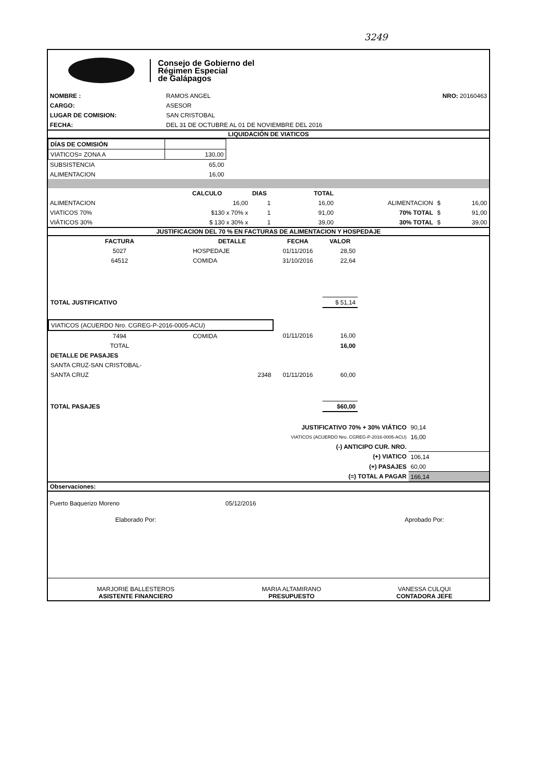3249
Consejo de Gobierno del
Régimen Especial
de Galápagos
| NOMBRE : | RAMOS ANGEL | NRO: 20160463 |
| CARGO: | ASESOR | |
| LUGAR DE COMISION: | SAN CRISTOBAL | |
| FECHA: | DEL 31 DE OCTUBRE AL 01 DE NOVIEMBRE DEL 2016 | |
LIQUIDACIÓN DE VIATICOS
| DÍAS DE COMISIÓN | |
| VIATICOS= ZONA A | 130,00 |
| SUBSISTENCIA | 65,00 |
| ALIMENTACION | 16,00 |
| | CALCULO | DIAS | TOTAL | | | |
| --- | --- | --- | --- | --- | --- | --- |
| ALIMENTACION | 16,00 | 1 | 16,00 | ALIMENTACION | $ | 16,00 |
| VIATICOS 70% | $130 x 70% x | 1 | 91,00 | 70% TOTAL | $ | 91,00 |
| VIÁTICOS 30% | $ 130 x 30% x | 1 | 39,00 | 30% TOTAL | $ | 39,00 |
JUSTIFICACION DEL 70 % EN FACTURAS DE ALIMENTACION Y HOSPEDAJE
| FACTURA | DETALLE | FECHA | VALOR | |
| --- | --- | --- | --- | --- |
| 5027 | HOSPEDAJE | 01/11/2016 | 28,50 | |
| 64512 | COMIDA | 31/10/2016 | 22,64 | |
| TOTAL JUSTIFICATIVO | | | $ 51,14 | |
| VIATICOS (ACUERDO Nro. CGREG-P-2016-0005-ACU) | | | | |
| 7494 | COMIDA | 01/11/2016 | 16,00 | |
| TOTAL | | | 16,00 | |
| DETALLE DE PASAJES | | | | |
| SANTA CRUZ-SAN CRISTOBAL- | | | | |
| SANTA CRUZ | 2348 | 01/11/2016 | 60,00 | |
| TOTAL PASAJES | | | $60,00 | |
| JUSTIFICATIVO 70% + 30% VIÁTICO | 90,14 |
| VIATICOS (ACUERDO Nro. CGREG-P-2016-0005-ACU) | 16,00 |
| (-) ANTICIPO CUR. NRO. | |
| (+) VIATICO | 106,14 |
| (+) PASAJES | 60,00 |
| (=) TOTAL A PAGAR | 166,14 |
Observaciones:
| Puerto Baquerizo Moreno | 05/12/2016 | |
| Elaborado Por: | | Aprobado Por: |
| MARJORIE BALLESTEROS ASISTENTE FINANCIERO | MARIA ALTAMIRANO PRESUPUESTO | VANESSA CULQUI CONTADORA JEFE |